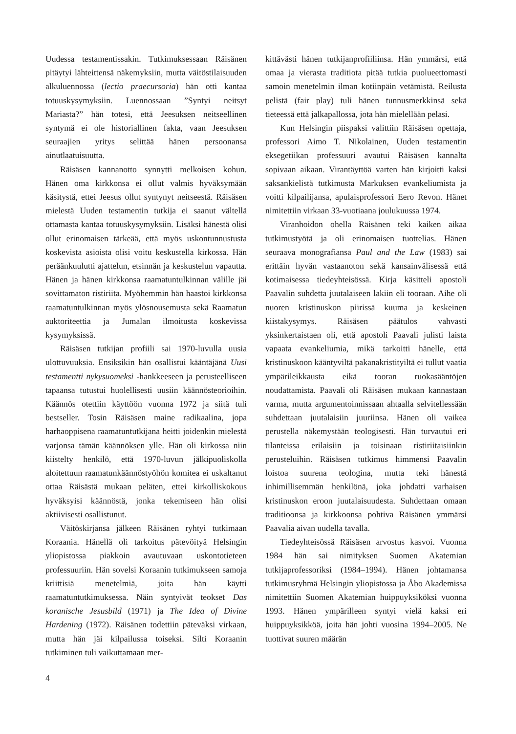Uudessa testamentissakin. Tutkimuksessaan Räisänen pitäytyi lähteitten­sä näkemyksiin, mutta väitöstilaisuuden alkuluennossa (lectio praecursoria) hän otti kantaa totuuskysymyksiin. Luennossaan ”Syntyi neitsyt Mariasta?” hän totesi, että Jeesuksen neitseellinen syntymä ei ole historiallinen fakta, vaan Jeesuksen seuraajien yritys selittää hänen persoonansa ainutlaatuisuutta.
Räisäsen kannanotto synnytti melkoisen kohun. Hänen oma kirkkonsa ei ollut valmis hyväksymään käsitystä, ettei Jeesus ollut syntynyt neitseestä. Räisäsen mielestä Uuden testamentin tutkija ei saanut vältellä ottamasta kantaa totuuskysymyksiin. Lisäksi hänestä olisi ollut erinomaisen tärkeää, että myös uskontunnustusta koskevista asioista olisi voitu keskustella kirkossa. Hän peräänkuulutti ajattelun, etsinnän ja keskustelun vapautta. Hänen ja hänen kirkkonsa raamatuntulkinnan välille jäi sovittamaton ristiriita. Myöhemmin hän haastoi kirkkonsa raamatuntulkinnan myös ylösnousemusta sekä Raamatun auktoriteettia ja Jumalan ilmoitusta koskevissa kysymyksissä.
Räisäsen tutkijan profiili sai 1970-luvulla uusia ulottuvuuksia. Ensiksikin hän osallistui kääntäjänä Uusi testamentti nykysuomeksi -hankkeeseen ja perusteelliseen tapaansa tutustui huolellisesti uusiin käännösteorioihin. Käännös otettiin käyttöön vuonna 1972 ja siitä tuli bestseller. Tosin Räisäsen maine radikaalina, jopa harhaoppisena raamatuntutkijana heitti joidenkin mielestä varjonsa tämän käännöksen ylle. Hän oli kirkossa niin kiistelty henkilö, että 1970-luvun jälkipuoliskolla aloitettuun raamatunkäännöstyöhön komitea ei uskaltanut ottaa Räisästä mukaan peläten, ettei kirkolliskokous hyväksyisi käännöstä, jonka tekemiseen hän olisi aktiivisesti osallistunut.
Väitöskirjansa jälkeen Räisänen ryhtyi tutkimaan Koraania. Hänellä oli tarkoitus pätevöityä Helsingin yliopistossa piakkoin avautuvaan uskontotieteen professuuriin. Hän sovelsi Koraanin tutkimukseen samoja kriittisiä menetelmiä, joita hän käytti raamatuntutkimuksessa. Näin syntyivät teokset Das koranische Jesusbild (1971) ja The Idea of Divine Hardening (1972). Räisänen todettiin päteväksi virkaan, mutta hän jäi kilpailussa toiseksi. Silti Koraanin tutkiminen tuli vaikuttamaan mer-
kittävästi hänen tutkijanprofiiliinsa. Hän ymmärsi, että omaa ja vierasta traditiota pitää tutkia puolueettomasti samoin menetelmin ilman kotiinpäin vetämistä. Reilusta pelistä (fair play) tuli hänen tunnusmerkkinsä sekä tieteessä että jalkapallossa, jota hän mielellään pelasi.
Kun Helsingin piispaksi valittiin Räisäsen opettaja, professori Aimo T. Nikolainen, Uuden testamentin eksegetiikan professuuri avautui Räisäsen kannalta sopivaan aikaan. Virantäyttöä varten hän kirjoitti kaksi saksankielistä tutkimusta Markuksen evankeliumista ja voitti kilpailijansa, apulaisprofessori Eero Revon. Hänet nimitettiin virkaan 33-vuotiaana joulukuussa 1974.
Viranhoidon ohella Räisänen teki kaiken aikaa tutkimustyötä ja oli erinomaisen tuottelias. Hänen seuraava monografiansa Paul and the Law (1983) sai erittäin hyvän vastaanoton sekä kansainvälisessä että kotimaisessa tiedeyhteisössä. Kirja käsitteli apostoli Paavalin suhdetta juutalaiseen lakiin eli tooraan. Aihe oli nuoren kristinuskon piirissä kuuma ja keskeinen kiistakysymys. Räisäsen päätulos vahvasti yksinkertaistaen oli, että apostoli Paavali julisti laista vapaata evankeliumia, mikä tarkoitti hänelle, että kristinuskoon kääntyviltä pakanakristityiltä ei tullut vaatia ympärileikkausta eikä tooran ruokasääntöjen noudattamista. Paavali oli Räisäsen mukaan kannastaan varma, mutta argumentoinnissaan ahtaalla selvitellessään suhdettaan juutalaisiin juuriinsa. Hänen oli vaikea perustella näkemystään teologisesti. Hän turvautui eri tilanteissa erilaisiin ja toisinaan ristiriitaisiinkin perusteluihin. Räisäsen tutkimus himmensi Paavalin loistoa suurena teologina, mutta teki hänestä inhimillisemmän henkilönä, joka johdatti varhaisen kristinuskon eroon juutalaisuudesta. Suhdettaan omaan traditioonsa ja kirkkoonsa pohtiva Räisänen ymmärsi Paavalia aivan uudella tavalla.
Tiedeyhteisössä Räisäsen arvostus kasvoi. Vuonna 1984 hän sai nimityksen Suomen Akatemian tutkijaprofessoriksi (1984–1994). Hänen johtamansa tutkimusryhmä Helsingin yliopistossa ja Åbo Akademissa nimitettiin Suomen Akatemian huippuyksiköksi vuonna 1993. Hänen ympärilleen syntyi vielä kaksi eri huippuyksikköä, joita hän johti vuosina 1994–2005. Ne tuottivat suuren määrän
4